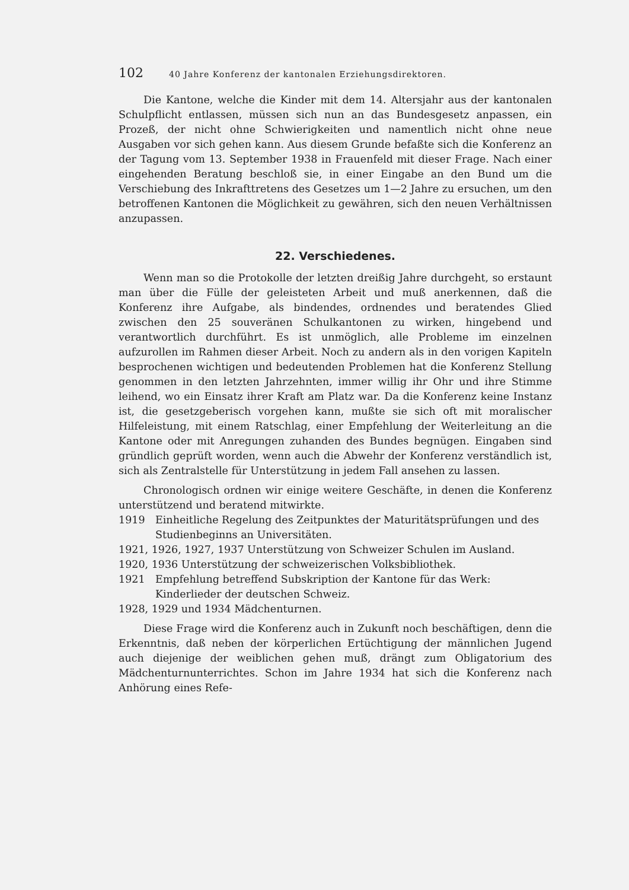102 40 Jahre Konferenz der kantonalen Erziehungsdirektoren.
Die Kantone, welche die Kinder mit dem 14. Altersjahr aus der kantonalen Schulpflicht entlassen, müssen sich nun an das Bundesgesetz anpassen, ein Prozeß, der nicht ohne Schwierigkeiten und namentlich nicht ohne neue Ausgaben vor sich gehen kann. Aus diesem Grunde befaßte sich die Konferenz an der Tagung vom 13. September 1938 in Frauenfeld mit dieser Frage. Nach einer eingehenden Beratung beschloß sie, in einer Eingabe an den Bund um die Verschiebung des Inkrafttretens des Gesetzes um 1—2 Jahre zu ersuchen, um den betroffenen Kantonen die Möglichkeit zu gewähren, sich den neuen Verhältnissen anzupassen.
22. Verschiedenes.
Wenn man so die Protokolle der letzten dreißig Jahre durchgeht, so erstaunt man über die Fülle der geleisteten Arbeit und muß anerkennen, daß die Konferenz ihre Aufgabe, als bindendes, ordnendes und beratendes Glied zwischen den 25 souveränen Schulkantonen zu wirken, hingebend und verantwortlich durchführt. Es ist unmöglich, alle Probleme im einzelnen aufzurollen im Rahmen dieser Arbeit. Noch zu andern als in den vorigen Kapiteln besprochenen wichtigen und bedeutenden Problemen hat die Konferenz Stellung genommen in den letzten Jahrzehnten, immer willig ihr Ohr und ihre Stimme leihend, wo ein Einsatz ihrer Kraft am Platz war. Da die Konferenz keine Instanz ist, die gesetzgeberisch vorgehen kann, mußte sie sich oft mit moralischer Hilfeleistung, mit einem Ratschlag, einer Empfehlung der Weiterleitung an die Kantone oder mit Anregungen zuhanden des Bundes begnügen. Eingaben sind gründlich geprüft worden, wenn auch die Abwehr der Konferenz verständlich ist, sich als Zentralstelle für Unterstützung in jedem Fall ansehen zu lassen.
Chronologisch ordnen wir einige weitere Geschäfte, in denen die Konferenz unterstützend und beratend mitwirkte.
1919 Einheitliche Regelung des Zeitpunktes der Maturitätsprüfungen und des Studienbeginns an Universitäten.
1921, 1926, 1927, 1937 Unterstützung von Schweizer Schulen im Ausland.
1920, 1936 Unterstützung der schweizerischen Volksbibliothek.
1921 Empfehlung betreffend Subskription der Kantone für das Werk: Kinderlieder der deutschen Schweiz.
1928, 1929 und 1934 Mädchenturnen.
Diese Frage wird die Konferenz auch in Zukunft noch beschäftigen, denn die Erkenntnis, daß neben der körperlichen Ertüchtigung der männlichen Jugend auch diejenige der weiblichen gehen muß, drängt zum Obligatorium des Mädchenturnunterrichtes. Schon im Jahre 1934 hat sich die Konferenz nach Anhörung eines Refe-